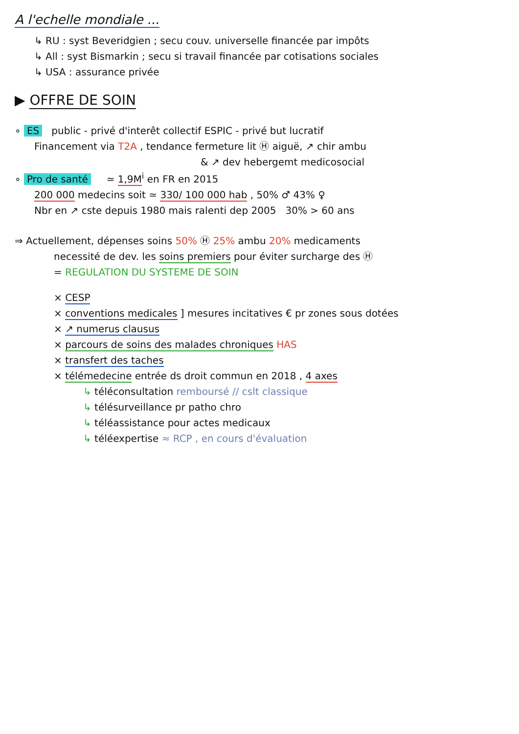A l'echelle mondiale ...
↳ RU : syst Beveridgien ; secu couv. universelle financée par impôts
↳ All : syst Bismarkin ; secu si travail financée par cotisations sociales
↳ USA : assurance privée
▶ OFFRE DE SOIN
∘ ES public - privé d'interêt collectif ESPIC - privé but lucratif
Financement via T2A , tendance fermeture lit Ⓗ aiguë, ↗ chir ambu
& ↗ dev hebergemt medicosocial
∘ Pro de santé ≃ 1,9M<sup>i</sup> en FR en 2015
200 000 medecins soit ≃ 330/ 100 000 hab , 50% ♂ 43% ♀
Nbr en ↗ cste depuis 1980 mais ralenti dep 2005 30% > 60 ans
⇒ Actuellement, dépenses soins 50% Ⓗ 25% ambu 20% medicaments
necessité de dev. les soins premiers pour éviter surcharge des Ⓗ
= REGULATION DU SYSTEME DE SOIN
× CESP
× conventions medicales ] mesures incitatives € pr zones sous dotées
× ↗ numerus clausus
× parcours de soins des malades chroniques HAS
× transfert des taches
× télémedecine entrée ds droit commun en 2018 , 4 axes
↳ téléconsultation remboursé // cslt classique
↳ télésurveillance pr patho chro
↳ téléassistance pour actes medicaux
↳ téléexpertise ≈ RCP , en cours d'évaluation